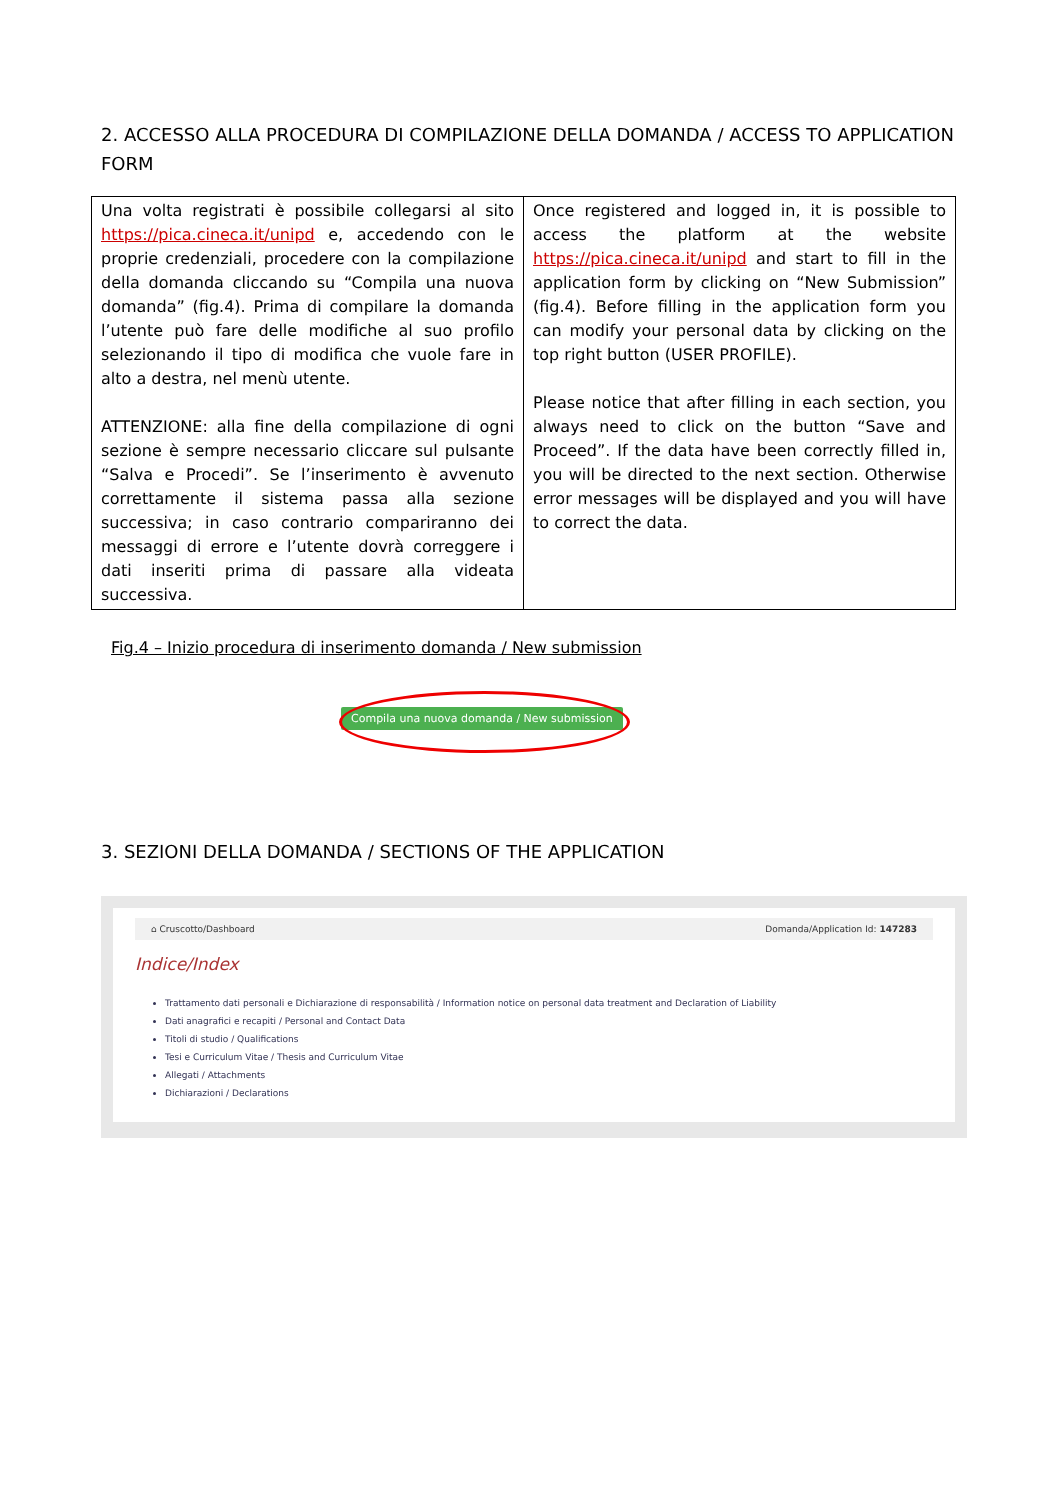2. ACCESSO ALLA PROCEDURA DI COMPILAZIONE DELLA DOMANDA / ACCESS TO APPLICATION FORM
| Una volta registrati è possibile collegarsi al sito https://pica.cineca.it/unipd e, accedendo con le proprie credenziali, procedere con la compilazione della domanda cliccando su “Compila una nuova domanda” (fig.4). Prima di compilare la domanda l’utente può fare delle modifiche al suo profilo selezionando il tipo di modifica che vuole fare in alto a destra, nel menù utente. ATTENZIONE: alla fine della compilazione di ogni sezione è sempre necessario cliccare sul pulsante “Salva e Procedi”. Se l’inserimento è avvenuto correttamente il sistema passa alla sezione successiva; in caso contrario compariranno dei messaggi di errore e l’utente dovrà correggere i dati inseriti prima di passare alla videata successiva. | Once registered and logged in, it is possible to access the platform at the website https://pica.cineca.it/unipd and start to fill in the application form by clicking on “New Submission” (fig.4). Before filling in the application form you can modify your personal data by clicking on the top right button (USER PROFILE). Please notice that after filling in each section, you always need to click on the button “Save and Proceed”. If the data have been correctly filled in, you will be directed to the next section. Otherwise error messages will be displayed and you will have to correct the data. |
Fig.4 – Inizio procedura di inserimento domanda / New submission
Compila una nuova domanda / New submission
3. SEZIONI DELLA DOMANDA / SECTIONS OF THE APPLICATION
⌂ Cruscotto/Dashboard Domanda/Application Id: 147283
Indice/Index
Trattamento dati personali e Dichiarazione di responsabilità / Information notice on personal data treatment and Declaration of Liability
Dati anagrafici e recapiti / Personal and Contact Data
Titoli di studio / Qualifications
Tesi e Curriculum Vitae / Thesis and Curriculum Vitae
Allegati / Attachments
Dichiarazioni / Declarations